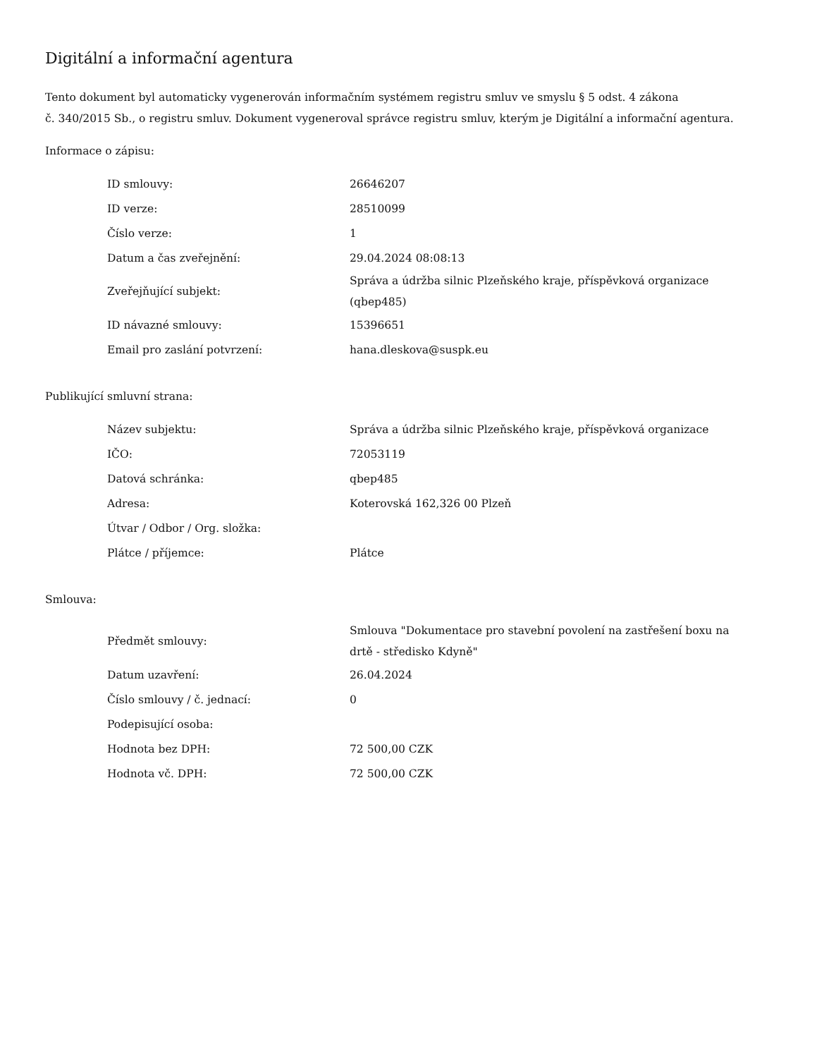Digitální a informační agentura
Tento dokument byl automaticky vygenerován informačním systémem registru smluv ve smyslu § 5 odst. 4 zákona
č. 340/2015 Sb., o registru smluv. Dokument vygeneroval správce registru smluv, kterým je Digitální a informační agentura.
Informace o zápisu:
| ID smlouvy: | 26646207 |
| ID verze: | 28510099 |
| Číslo verze: | 1 |
| Datum a čas zveřejnění: | 29.04.2024 08:08:13 |
| Zveřejňující subjekt: | Správa a údržba silnic Plzeňského kraje, příspěvková organizace (qbep485) |
| ID návazné smlouvy: | 15396651 |
| Email pro zaslání potvrzení: | hana.dleskova@suspk.eu |
Publikující smluvní strana:
| Název subjektu: | Správa a údržba silnic Plzeňského kraje, příspěvková organizace |
| IČO: | 72053119 |
| Datová schránka: | qbep485 |
| Adresa: | Koterovská 162,326 00 Plzeň |
| Útvar / Odbor / Org. složka: | |
| Plátce / příjemce: | Plátce |
Smlouva:
| Předmět smlouvy: | Smlouva "Dokumentace pro stavební povolení na zastřešení boxu na drtě - středisko Kdyně" |
| Datum uzavření: | 26.04.2024 |
| Číslo smlouvy / č. jednací: | 0 |
| Podepisující osoba: | |
| Hodnota bez DPH: | 72 500,00 CZK |
| Hodnota vč. DPH: | 72 500,00 CZK |